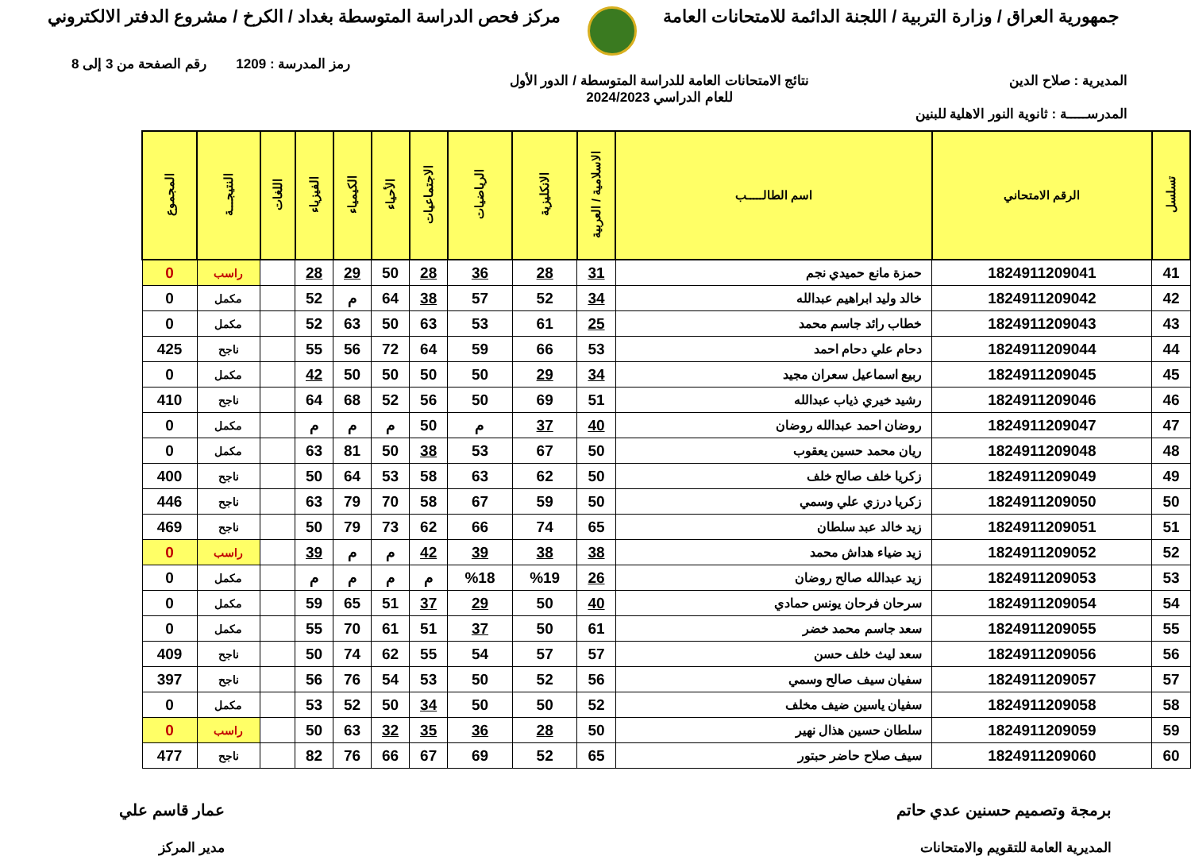جمهورية العراق / وزارة التربية / اللجنة الدائمة للامتحانات العامة
مركز فحص الدراسة المتوسطة بغداد / الكرخ / مشروع الدفتر الالكتروني
رمز المدرسة : 1209 رقم الصفحة من 3 إلى 8
المديرية : صلاح الدين نتائج الامتحانات العامة للدراسة المتوسطة / الدور الأول
للعام الدراسي 2024/2023
المدرســـــة : ثانوية النور الاهلية للبنين
| تسلسل | الرقم الامتحاني | اسم الطالـــــب | الاسلامية / العربية | الانكليزية | الرياضيات | الاجتماعيات | الأحياء | الكيمياء | الفيزياء | اللغات | النتيجـــة | المجموع |
| --- | --- | --- | --- | --- | --- | --- | --- | --- | --- | --- | --- | --- |
| 41 | 1824911209041 | حمزة مانع حميدي نجم | 31 | 28 | 36 | 28 | 50 | 29 | 28 | | راسب | 0 |
| 42 | 1824911209042 | خالد وليد ابراهيم عبدالله | 34 | 52 | 57 | 38 | 64 | م | 52 | | مكمل | 0 |
| 43 | 1824911209043 | خطاب رائد جاسم محمد | 25 | 61 | 53 | 63 | 50 | 63 | 52 | | مكمل | 0 |
| 44 | 1824911209044 | دحام علي دحام احمد | 53 | 66 | 59 | 64 | 72 | 56 | 55 | | ناجح | 425 |
| 45 | 1824911209045 | ربيع اسماعيل سعران مجيد | 34 | 29 | 50 | 50 | 50 | 50 | 42 | | مكمل | 0 |
| 46 | 1824911209046 | رشيد خيري ذياب عبدالله | 51 | 69 | 50 | 56 | 52 | 68 | 64 | | ناجح | 410 |
| 47 | 1824911209047 | روضان احمد عبدالله روضان | 40 | 37 | م | 50 | م | م | م | | مكمل | 0 |
| 48 | 1824911209048 | ريان محمد حسين يعقوب | 50 | 67 | 53 | 38 | 50 | 81 | 63 | | مكمل | 0 |
| 49 | 1824911209049 | زكريا خلف صالح خلف | 50 | 62 | 63 | 58 | 53 | 64 | 50 | | ناجح | 400 |
| 50 | 1824911209050 | زكريا درزي علي وسمي | 50 | 59 | 67 | 58 | 70 | 79 | 63 | | ناجح | 446 |
| 51 | 1824911209051 | زيد خالد عبد سلطان | 65 | 74 | 66 | 62 | 73 | 79 | 50 | | ناجح | 469 |
| 52 | 1824911209052 | زيد ضياء هداش محمد | 38 | 38 | 39 | 42 | م | م | 39 | | راسب | 0 |
| 53 | 1824911209053 | زيد عبدالله صالح روضان | 26 | %19 | %18 | م | م | م | م | | مكمل | 0 |
| 54 | 1824911209054 | سرحان فرحان يونس حمادي | 40 | 50 | 29 | 37 | 51 | 65 | 59 | | مكمل | 0 |
| 55 | 1824911209055 | سعد جاسم محمد خضر | 61 | 50 | 37 | 51 | 61 | 70 | 55 | | مكمل | 0 |
| 56 | 1824911209056 | سعد ليث خلف حسن | 57 | 57 | 54 | 55 | 62 | 74 | 50 | | ناجح | 409 |
| 57 | 1824911209057 | سفيان سيف صالح وسمي | 56 | 52 | 50 | 53 | 54 | 76 | 56 | | ناجح | 397 |
| 58 | 1824911209058 | سفيان ياسين ضيف مخلف | 52 | 50 | 50 | 34 | 50 | 52 | 53 | | مكمل | 0 |
| 59 | 1824911209059 | سلطان حسين هذال نهير | 50 | 28 | 36 | 35 | 32 | 63 | 50 | | راسب | 0 |
| 60 | 1824911209060 | سيف صلاح حاضر حبتور | 65 | 52 | 69 | 67 | 66 | 76 | 82 | | ناجح | 477 |
برمجة وتصميم حسنين عدي حاتم
المديرية العامة للتقويم والامتحانات
عمار قاسم علي
مدير المركز